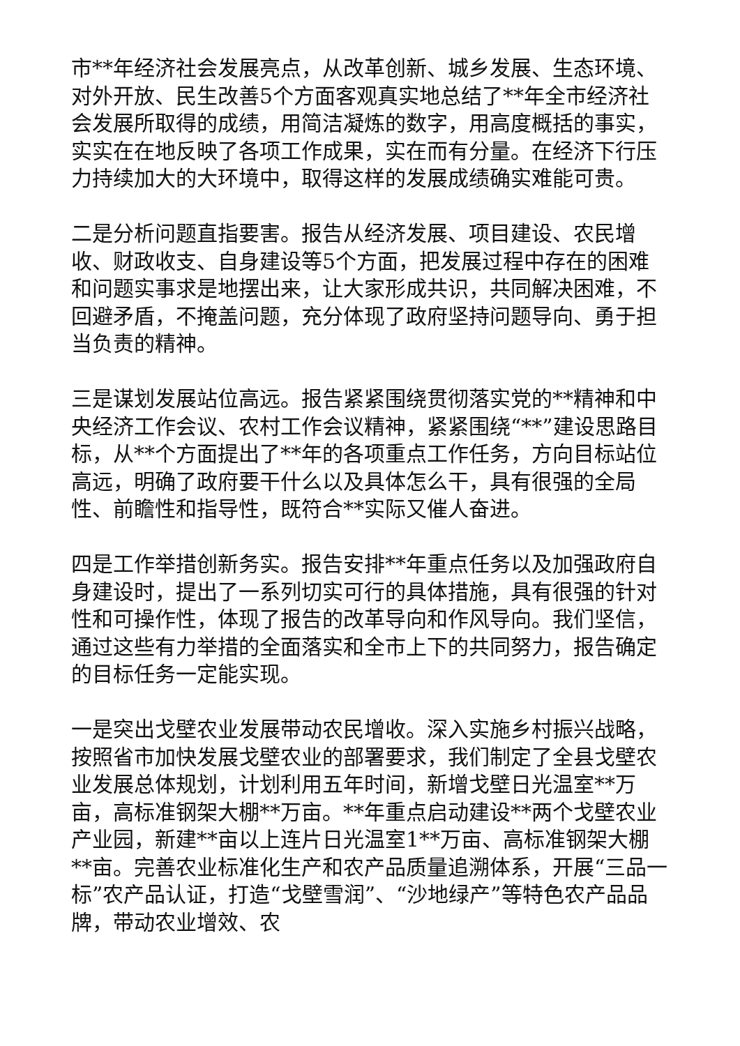市**年经济社会发展亮点，从改革创新、城乡发展、生态环境、对外开放、民生改善5个方面客观真实地总结了**年全市经济社会发展所取得的成绩，用简洁凝炼的数字，用高度概括的事实，实实在在地反映了各项工作成果，实在而有分量。在经济下行压力持续加大的大环境中，取得这样的发展成绩确实难能可贵。
二是分析问题直指要害。报告从经济发展、项目建设、农民增收、财政收支、自身建设等5个方面，把发展过程中存在的困难和问题实事求是地摆出来，让大家形成共识，共同解决困难，不回避矛盾，不掩盖问题，充分体现了政府坚持问题导向、勇于担当负责的精神。
三是谋划发展站位高远。报告紧紧围绕贯彻落实党的**精神和中央经济工作会议、农村工作会议精神，紧紧围绕“**”建设思路目标，从**个方面提出了**年的各项重点工作任务，方向目标站位高远，明确了政府要干什么以及具体怎么干，具有很强的全局性、前瞻性和指导性，既符合**实际又催人奋进。
四是工作举措创新务实。报告安排**年重点任务以及加强政府自身建设时，提出了一系列切实可行的具体措施，具有很强的针对性和可操作性，体现了报告的改革导向和作风导向。我们坚信，通过这些有力举措的全面落实和全市上下的共同努力，报告确定的目标任务一定能实现。
一是突出戈壁农业发展带动农民增收。深入实施乡村振兴战略，按照省市加快发展戈壁农业的部署要求，我们制定了全县戈壁农业发展总体规划，计划利用五年时间，新增戈壁日光温室**万亩，高标准钢架大棚**万亩。**年重点启动建设**两个戈壁农业产业园，新建**亩以上连片日光温室1**万亩、高标准钢架大棚**亩。完善农业标准化生产和农产品质量追溯体系，开展“三品一标”农产品认证，打造“戈壁雪润”、“沙地绿产”等特色农产品品牌，带动农业增效、农